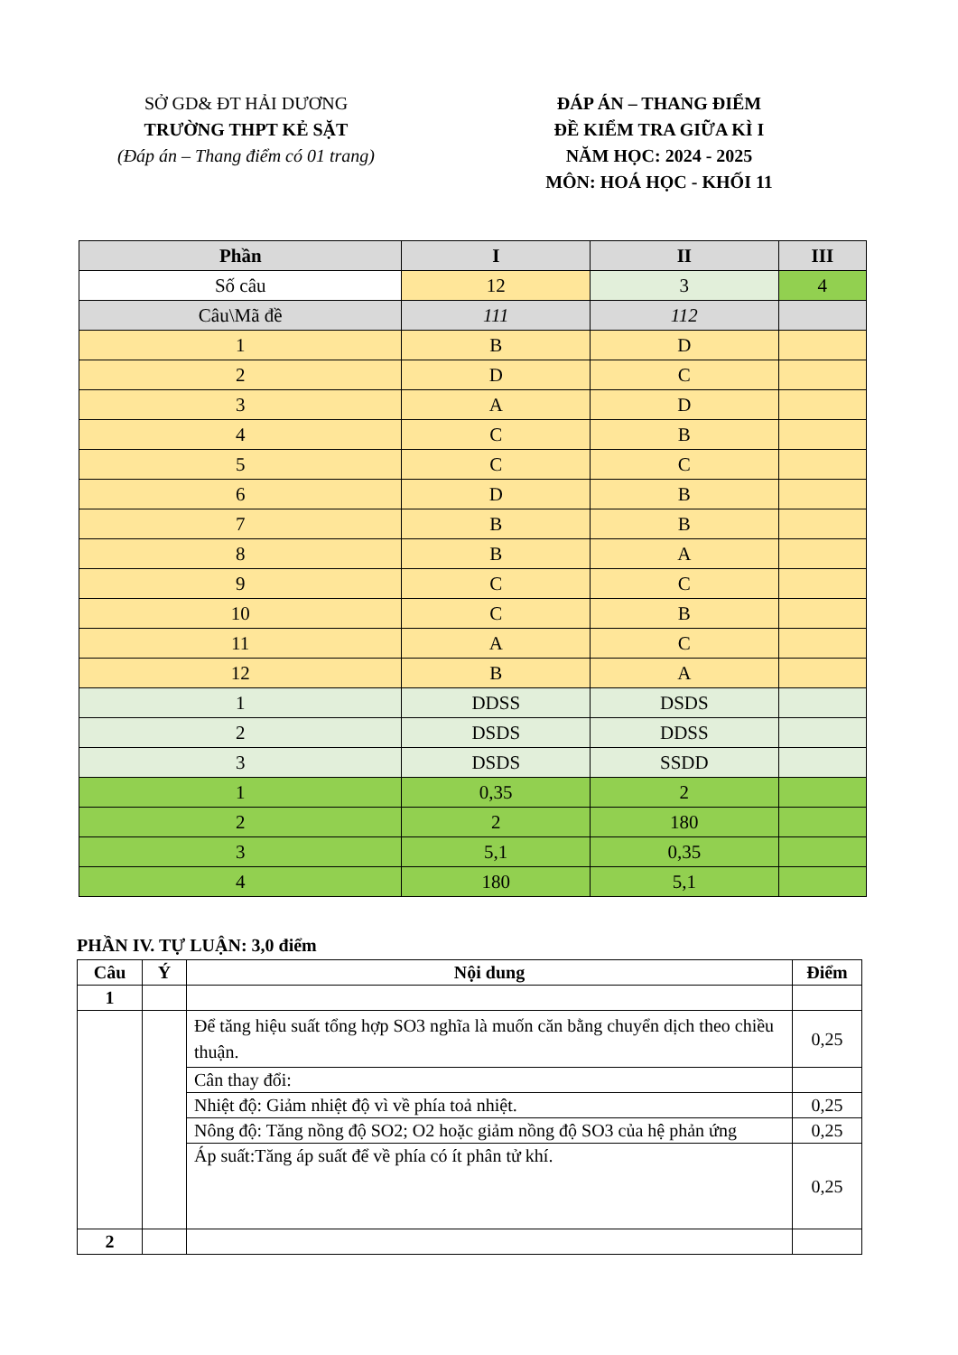SỞ GD& ĐT HẢI DƯƠNG
TRƯỜNG THPT KẺ SẶT
(Đáp án – Thang điểm có 01 trang)
ĐÁP ÁN – THANG ĐIỂM
ĐỀ KIỂM TRA GIỮA KÌ I
NĂM HỌC: 2024 - 2025
MÔN: HOÁ HỌC - KHỐI 11
| Phần | I | II | III |
| --- | --- | --- | --- |
| Số câu | 12 | 3 | 4 |
| Câu\Mã đề | 111 | 112 | |
| 1 | B | D | |
| 2 | D | C | |
| 3 | A | D | |
| 4 | C | B | |
| 5 | C | C | |
| 6 | D | B | |
| 7 | B | B | |
| 8 | B | A | |
| 9 | C | C | |
| 10 | C | B | |
| 11 | A | C | |
| 12 | B | A | |
| 1 | DDSS | DSDS | |
| 2 | DSDS | DDSS | |
| 3 | DSDS | SSDD | |
| 1 | 0,35 | 2 | |
| 2 | 2 | 180 | |
| 3 | 5,1 | 0,35 | |
| 4 | 180 | 5,1 | |
PHẦN IV. TỰ LUẬN: 3,0 điểm
| Câu | Ý | Nội dung | Điểm |
| --- | --- | --- | --- |
| 1 | | | |
| | | Để tăng hiệu suất tổng hợp SO3 nghĩa là muốn căn bằng chuyển dịch theo chiều thuận. | 0,25 |
| | | Cân thay đổi: | |
| | | Nhiệt độ: Giảm nhiệt độ vì về phía toả nhiệt. | 0,25 |
| | | Nông độ: Tăng nồng độ SO2; O2 hoặc giảm nồng độ SO3 của hệ phản ứng | 0,25 |
| | | Áp suất:Tăng áp suất để về phía có ít phân tử khí. | 0,25 |
| 2 | | | |